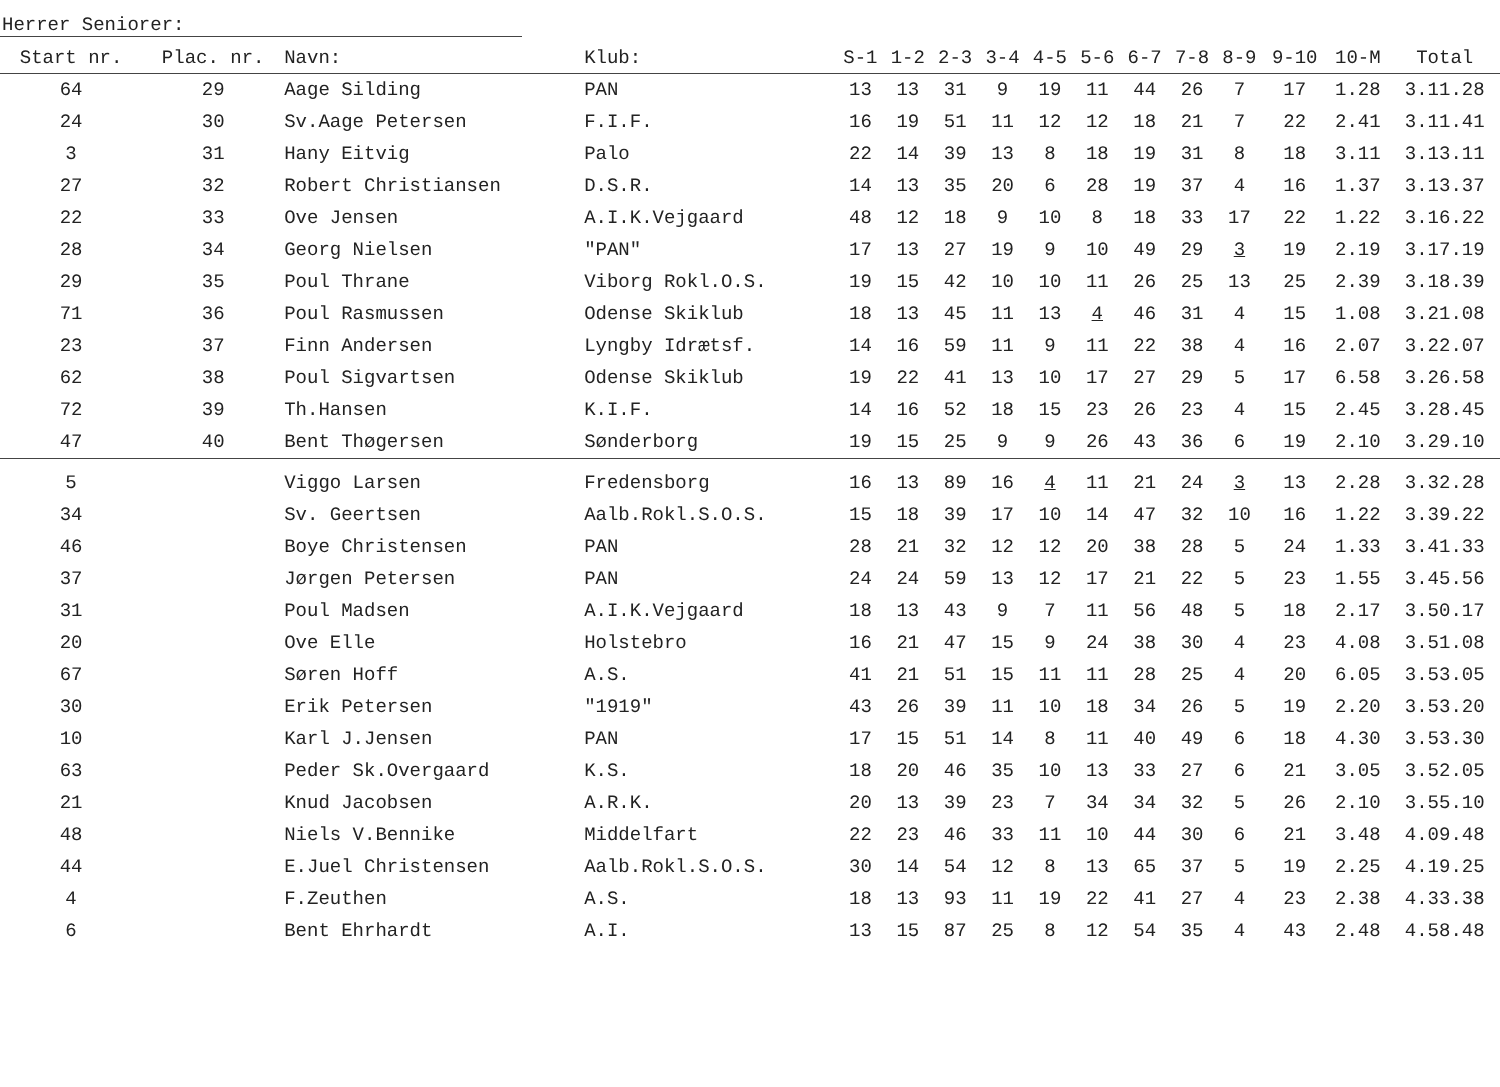Herrer Seniorer:
| Start nr. | Plac. nr. | Navn: | Klub: | S-1 | 1-2 | 2-3 | 3-4 | 4-5 | 5-6 | 6-7 | 7-8 | 8-9 | 9-10 | 10-M | Total |
| --- | --- | --- | --- | --- | --- | --- | --- | --- | --- | --- | --- | --- | --- | --- | --- |
| 64 | 29 | Aage Silding | PAN | 13 | 13 | 31 | 9 | 19 | 11 | 44 | 26 | 7 | 17 | 1.28 | 3.11.28 |
| 24 | 30 | Sv.Aage Petersen | F.I.F. | 16 | 19 | 51 | 11 | 12 | 12 | 18 | 21 | 7 | 22 | 2.41 | 3.11.41 |
| 3 | 31 | Hany Eitvig | Palo | 22 | 14 | 39 | 13 | 8 | 18 | 19 | 31 | 8 | 18 | 3.11 | 3.13.11 |
| 27 | 32 | Robert Christiansen | D.S.R. | 14 | 13 | 35 | 20 | 6 | 28 | 19 | 37 | 4 | 16 | 1.37 | 3.13.37 |
| 22 | 33 | Ove Jensen | A.I.K.Vejgaard | 48 | 12 | 18 | 9 | 10 | 8 | 18 | 33 | 17 | 22 | 1.22 | 3.16.22 |
| 28 | 34 | Georg Nielsen | "PAN" | 17 | 13 | 27 | 19 | 9 | 10 | 49 | 29 | 3 | 19 | 2.19 | 3.17.19 |
| 29 | 35 | Poul Thrane | Viborg Rokl.O.S. | 19 | 15 | 42 | 10 | 10 | 11 | 26 | 25 | 13 | 25 | 2.39 | 3.18.39 |
| 71 | 36 | Poul Rasmussen | Odense Skiklub | 18 | 13 | 45 | 11 | 13 | 4 | 46 | 31 | 4 | 15 | 1.08 | 3.21.08 |
| 23 | 37 | Finn Andersen | Lyngby Idrætsf. | 14 | 16 | 59 | 11 | 9 | 11 | 22 | 38 | 4 | 16 | 2.07 | 3.22.07 |
| 62 | 38 | Poul Sigvartsen | Odense Skiklub | 19 | 22 | 41 | 13 | 10 | 17 | 27 | 29 | 5 | 17 | 6.58 | 3.26.58 |
| 72 | 39 | Th.Hansen | K.I.F. | 14 | 16 | 52 | 18 | 15 | 23 | 26 | 23 | 4 | 15 | 2.45 | 3.28.45 |
| 47 | 40 | Bent Thøgersen | Sønderborg | 19 | 15 | 25 | 9 | 9 | 26 | 43 | 36 | 6 | 19 | 2.10 | 3.29.10 |
| 5 | | Viggo Larsen | Fredensborg | 16 | 13 | 89 | 16 | 4 | 11 | 21 | 24 | 3 | 13 | 2.28 | 3.32.28 |
| 34 | | Sv. Geertsen | Aalb.Rokl.S.O.S. | 15 | 18 | 39 | 17 | 10 | 14 | 47 | 32 | 10 | 16 | 1.22 | 3.39.22 |
| 46 | | Boye Christensen | PAN | 28 | 21 | 32 | 12 | 12 | 20 | 38 | 28 | 5 | 24 | 1.33 | 3.41.33 |
| 37 | | Jørgen Petersen | PAN | 24 | 24 | 59 | 13 | 12 | 17 | 21 | 22 | 5 | 23 | 1.55 | 3.45.56 |
| 31 | | Poul Madsen | A.I.K.Vejgaard | 18 | 13 | 43 | 9 | 7 | 11 | 56 | 48 | 5 | 18 | 2.17 | 3.50.17 |
| 20 | | Ove Elle | Holstebro | 16 | 21 | 47 | 15 | 9 | 24 | 38 | 30 | 4 | 23 | 4.08 | 3.51.08 |
| 67 | | Søren Hoff | A.S. | 41 | 21 | 51 | 15 | 11 | 11 | 28 | 25 | 4 | 20 | 6.05 | 3.53.05 |
| 30 | | Erik Petersen | "1919" | 43 | 26 | 39 | 11 | 10 | 18 | 34 | 26 | 5 | 19 | 2.20 | 3.53.20 |
| 10 | | Karl J.Jensen | PAN | 17 | 15 | 51 | 14 | 8 | 11 | 40 | 49 | 6 | 18 | 4.30 | 3.53.30 |
| 63 | | Peder Sk.Overgaard | K.S. | 18 | 20 | 46 | 35 | 10 | 13 | 33 | 27 | 6 | 21 | 3.05 | 3.52.05 |
| 21 | | Knud Jacobsen | A.R.K. | 20 | 13 | 39 | 23 | 7 | 34 | 34 | 32 | 5 | 26 | 2.10 | 3.55.10 |
| 48 | | Niels V.Bennike | Middelfart | 22 | 23 | 46 | 33 | 11 | 10 | 44 | 30 | 6 | 21 | 3.48 | 4.09.48 |
| 44 | | E.Juel Christensen | Aalb.Rokl.S.O.S. | 30 | 14 | 54 | 12 | 8 | 13 | 65 | 37 | 5 | 19 | 2.25 | 4.19.25 |
| 4 | | F.Zeuthen | A.S. | 18 | 13 | 93 | 11 | 19 | 22 | 41 | 27 | 4 | 23 | 2.38 | 4.33.38 |
| 6 | | Bent Ehrhardt | A.I. | 13 | 15 | 87 | 25 | 8 | 12 | 54 | 35 | 4 | 43 | 2.48 | 4.58.48 |